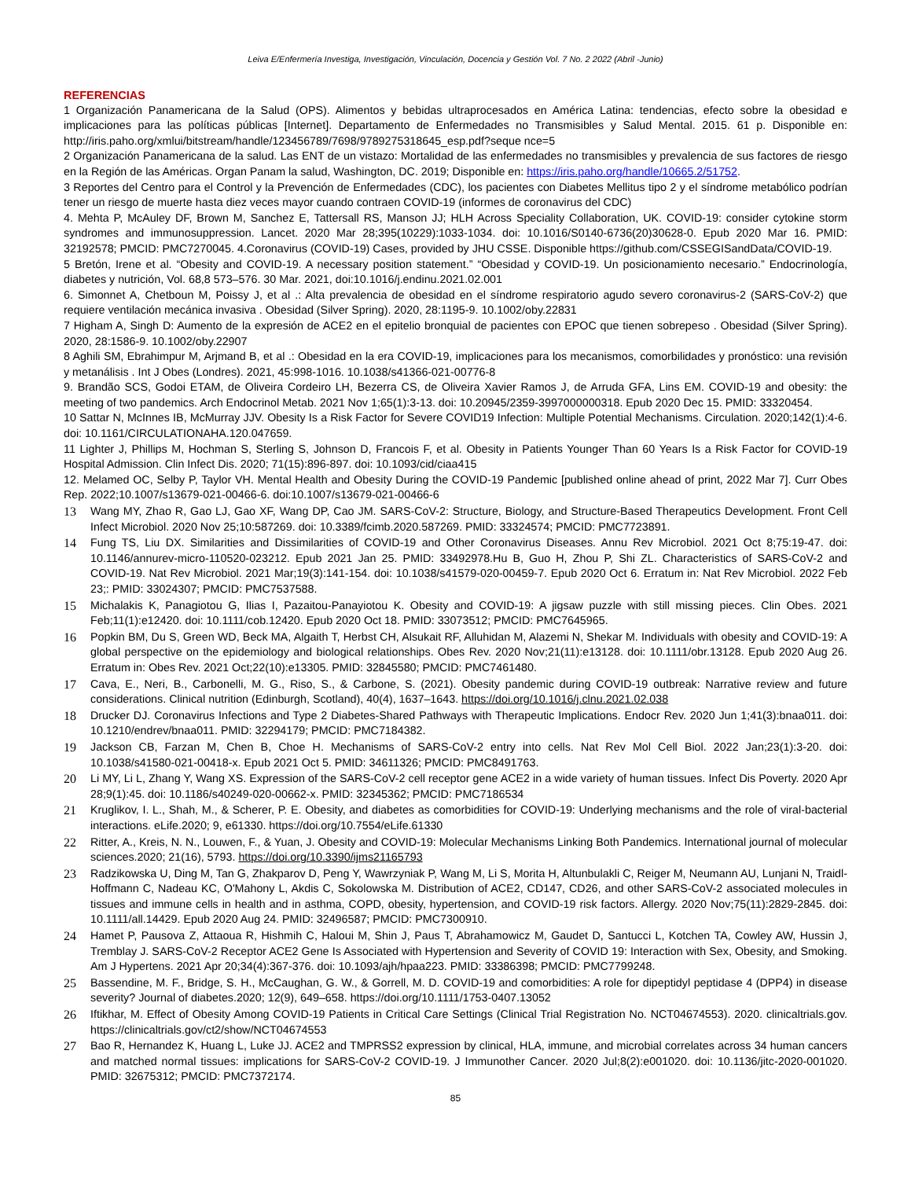Leiva E/Enfermería Investiga, Investigación, Vinculación, Docencia y Gestión Vol. 7 No. 2 2022 (Abril -Junio)
REFERENCIAS
1 Organización Panamericana de la Salud (OPS). Alimentos y bebidas ultraprocesados en América Latina: tendencias, efecto sobre la obesidad e implicaciones para las políticas públicas [Internet]. Departamento de Enfermedades no Transmisibles y Salud Mental. 2015. 61 p. Disponible en: http://iris.paho.org/xmlui/bitstream/handle/123456789/7698/9789275318645_esp.pdf?seque nce=5
2 Organización Panamericana de la salud. Las ENT de un vistazo: Mortalidad de las enfermedades no transmisibles y prevalencia de sus factores de riesgo en la Región de las Américas. Organ Panam la salud, Washington, DC. 2019; Disponible en: https://iris.paho.org/handle/10665.2/51752.
3 Reportes del Centro para el Control y la Prevención de Enfermedades (CDC), los pacientes con Diabetes Mellitus tipo 2 y el síndrome metabólico podrían tener un riesgo de muerte hasta diez veces mayor cuando contraen COVID-19 (informes de coronavirus del CDC)
4. Mehta P, McAuley DF, Brown M, Sanchez E, Tattersall RS, Manson JJ; HLH Across Speciality Collaboration, UK. COVID-19: consider cytokine storm syndromes and immunosuppression. Lancet. 2020 Mar 28;395(10229):1033-1034. doi: 10.1016/S0140-6736(20)30628-0. Epub 2020 Mar 16. PMID: 32192578; PMCID: PMC7270045. 4.Coronavirus (COVID-19) Cases, provided by JHU CSSE. Disponible https://github.com/CSSEGISandData/COVID-19.
5 Bretón, Irene et al. “Obesity and COVID-19. A necessary position statement.” “Obesidad y COVID-19. Un posicionamiento necesario.” Endocrinología, diabetes y nutrición, Vol. 68,8 573–576. 30 Mar. 2021, doi:10.1016/j.endinu.2021.02.001
6. Simonnet A, Chetboun M, Poissy J, et al .: Alta prevalencia de obesidad en el síndrome respiratorio agudo severo coronavirus-2 (SARS-CoV-2) que requiere ventilación mecánica invasiva . Obesidad (Silver Spring). 2020, 28:1195-9. 10.1002/oby.22831
7 Higham A, Singh D: Aumento de la expresión de ACE2 en el epitelio bronquial de pacientes con EPOC que tienen sobrepeso . Obesidad (Silver Spring). 2020, 28:1586-9. 10.1002/oby.22907
8 Aghili SM, Ebrahimpur M, Arjmand B, et al .: Obesidad en la era COVID-19, implicaciones para los mecanismos, comorbilidades y pronóstico: una revisión y metanálisis . Int J Obes (Londres). 2021, 45:998-1016. 10.1038/s41366-021-00776-8
9. Brandão SCS, Godoi ETAM, de Oliveira Cordeiro LH, Bezerra CS, de Oliveira Xavier Ramos J, de Arruda GFA, Lins EM. COVID-19 and obesity: the meeting of two pandemics. Arch Endocrinol Metab. 2021 Nov 1;65(1):3-13. doi: 10.20945/2359-3997000000318. Epub 2020 Dec 15. PMID: 33320454.
10 Sattar N, McInnes IB, McMurray JJV. Obesity Is a Risk Factor for Severe COVID19 Infection: Multiple Potential Mechanisms. Circulation. 2020;142(1):4-6. doi: 10.1161/CIRCULATIONAHA.120.047659.
11 Lighter J, Phillips M, Hochman S, Sterling S, Johnson D, Francois F, et al. Obesity in Patients Younger Than 60 Years Is a Risk Factor for COVID-19 Hospital Admission. Clin Infect Dis. 2020; 71(15):896-897. doi: 10.1093/cid/ciaa415
12. Melamed OC, Selby P, Taylor VH. Mental Health and Obesity During the COVID-19 Pandemic [published online ahead of print, 2022 Mar 7]. Curr Obes Rep. 2022;10.1007/s13679-021-00466-6. doi:10.1007/s13679-021-00466-6
13 Wang MY, Zhao R, Gao LJ, Gao XF, Wang DP, Cao JM. SARS-CoV-2: Structure, Biology, and Structure-Based Therapeutics Development. Front Cell Infect Microbiol. 2020 Nov 25;10:587269. doi: 10.3389/fcimb.2020.587269. PMID: 33324574; PMCID: PMC7723891.
14 Fung TS, Liu DX. Similarities and Dissimilarities of COVID-19 and Other Coronavirus Diseases. Annu Rev Microbiol. 2021 Oct 8;75:19-47. doi: 10.1146/annurev-micro-110520-023212. Epub 2021 Jan 25. PMID: 33492978.Hu B, Guo H, Zhou P, Shi ZL. Characteristics of SARS-CoV-2 and COVID-19. Nat Rev Microbiol. 2021 Mar;19(3):141-154. doi: 10.1038/s41579-020-00459-7. Epub 2020 Oct 6. Erratum in: Nat Rev Microbiol. 2022 Feb 23;: PMID: 33024307; PMCID: PMC7537588.
15 Michalakis K, Panagiotou G, Ilias I, Pazaitou-Panayiotou K. Obesity and COVID-19: A jigsaw puzzle with still missing pieces. Clin Obes. 2021 Feb;11(1):e12420. doi: 10.1111/cob.12420. Epub 2020 Oct 18. PMID: 33073512; PMCID: PMC7645965.
16 Popkin BM, Du S, Green WD, Beck MA, Algaith T, Herbst CH, Alsukait RF, Alluhidan M, Alazemi N, Shekar M. Individuals with obesity and COVID-19: A global perspective on the epidemiology and biological relationships. Obes Rev. 2020 Nov;21(11):e13128. doi: 10.1111/obr.13128. Epub 2020 Aug 26. Erratum in: Obes Rev. 2021 Oct;22(10):e13305. PMID: 32845580; PMCID: PMC7461480.
17 Cava, E., Neri, B., Carbonelli, M. G., Riso, S., & Carbone, S. (2021). Obesity pandemic during COVID-19 outbreak: Narrative review and future considerations. Clinical nutrition (Edinburgh, Scotland), 40(4), 1637–1643. https://doi.org/10.1016/j.clnu.2021.02.038
18 Drucker DJ. Coronavirus Infections and Type 2 Diabetes-Shared Pathways with Therapeutic Implications. Endocr Rev. 2020 Jun 1;41(3):bnaa011. doi: 10.1210/endrev/bnaa011. PMID: 32294179; PMCID: PMC7184382.
19 Jackson CB, Farzan M, Chen B, Choe H. Mechanisms of SARS-CoV-2 entry into cells. Nat Rev Mol Cell Biol. 2022 Jan;23(1):3-20. doi: 10.1038/s41580-021-00418-x. Epub 2021 Oct 5. PMID: 34611326; PMCID: PMC8491763.
20 Li MY, Li L, Zhang Y, Wang XS. Expression of the SARS-CoV-2 cell receptor gene ACE2 in a wide variety of human tissues. Infect Dis Poverty. 2020 Apr 28;9(1):45. doi: 10.1186/s40249-020-00662-x. PMID: 32345362; PMCID: PMC7186534
21 Kruglikov, I. L., Shah, M., & Scherer, P. E. Obesity, and diabetes as comorbidities for COVID-19: Underlying mechanisms and the role of viral-bacterial interactions. eLife.2020; 9, e61330. https://doi.org/10.7554/eLife.61330
22 Ritter, A., Kreis, N. N., Louwen, F., & Yuan, J. Obesity and COVID-19: Molecular Mechanisms Linking Both Pandemics. International journal of molecular sciences.2020; 21(16), 5793. https://doi.org/10.3390/ijms21165793
23 Radzikowska U, Ding M, Tan G, Zhakparov D, Peng Y, Wawrzyniak P, Wang M, Li S, Morita H, Altunbulakli C, Reiger M, Neumann AU, Lunjani N, Traidl-Hoffmann C, Nadeau KC, O'Mahony L, Akdis C, Sokolowska M. Distribution of ACE2, CD147, CD26, and other SARS-CoV-2 associated molecules in tissues and immune cells in health and in asthma, COPD, obesity, hypertension, and COVID-19 risk factors. Allergy. 2020 Nov;75(11):2829-2845. doi: 10.1111/all.14429. Epub 2020 Aug 24. PMID: 32496587; PMCID: PMC7300910.
24 Hamet P, Pausova Z, Attaoua R, Hishmih C, Haloui M, Shin J, Paus T, Abrahamowicz M, Gaudet D, Santucci L, Kotchen TA, Cowley AW, Hussin J, Tremblay J. SARS-CoV-2 Receptor ACE2 Gene Is Associated with Hypertension and Severity of COVID 19: Interaction with Sex, Obesity, and Smoking. Am J Hypertens. 2021 Apr 20;34(4):367-376. doi: 10.1093/ajh/hpaa223. PMID: 33386398; PMCID: PMC7799248.
25 Bassendine, M. F., Bridge, S. H., McCaughan, G. W., & Gorrell, M. D. COVID-19 and comorbidities: A role for dipeptidyl peptidase 4 (DPP4) in disease severity? Journal of diabetes.2020; 12(9), 649–658. https://doi.org/10.1111/1753-0407.13052
26 Iftikhar, M. Effect of Obesity Among COVID-19 Patients in Critical Care Settings (Clinical Trial Registration No. NCT04674553). 2020. clinicaltrials.gov. https://clinicaltrials.gov/ct2/show/NCT04674553
27 Bao R, Hernandez K, Huang L, Luke JJ. ACE2 and TMPRSS2 expression by clinical, HLA, immune, and microbial correlates across 34 human cancers and matched normal tissues: implications for SARS-CoV-2 COVID-19. J Immunother Cancer. 2020 Jul;8(2):e001020. doi: 10.1136/jitc-2020-001020. PMID: 32675312; PMCID: PMC7372174.
85